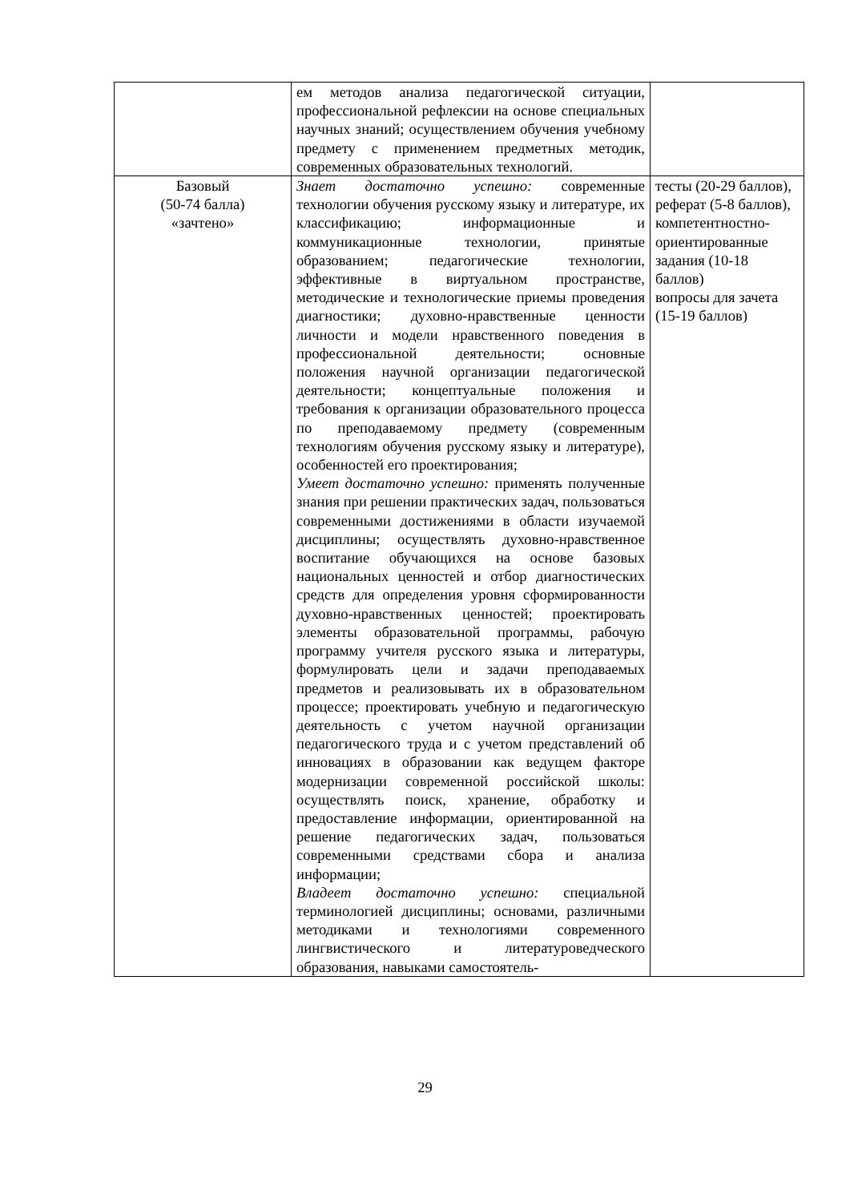| | ем методов анализа педагогической ситуации, профессиональной рефлексии на основе специальных научных знаний; осуществлением обучения учебному предмету с применением предметных методик, современных образовательных технологий. | |
| Базовый (50-74 балла) «зачтено» | Знает достаточно успешно: современные технологии обучения русскому языку и литературе, их классификацию; информационные и коммуникационные технологии, принятые образованием; педагогические технологии, эффективные в виртуальном пространстве, методические и технологические приемы проведения диагностики; духовно-нравственные ценности личности и модели нравственного поведения в профессиональной деятельности; основные положения научной организации педагогической деятельности; концептуальные положения и требования к организации образовательного процесса по преподаваемому предмету (современным технологиям обучения русскому языку и литературе), особенностей его проектирования; Умеет достаточно успешно: применять полученные знания при решении практических задач, пользоваться современными достижениями в области изучаемой дисциплины; осуществлять духовно-нравственное воспитание обучающихся на основе базовых национальных ценностей и отбор диагностических средств для определения уровня сформированности духовно-нравственных ценностей; проектировать элементы образовательной программы, рабочую программу учителя русского языка и литературы, формулировать цели и задачи преподаваемых предметов и реализовывать их в образовательном процессе; проектировать учебную и педагогическую деятельность с учетом научной организации педагогического труда и с учетом представлений об инновациях в образовании как ведущем факторе модернизации современной российской школы: осуществлять поиск, хранение, обработку и предоставление информации, ориентированной на решение педагогических задач, пользоваться современными средствами сбора и анализа информации; Владеет достаточно успешно: специальной терминологией дисциплины; основами, различными методиками и технологиями современного лингвистического и литературоведческого образования, навыками самостоятель- | тесты (20-29 баллов), реферат (5-8 баллов), компетентностно-ориентированные задания (10-18 баллов) вопросы для зачета (15-19 баллов) |
29